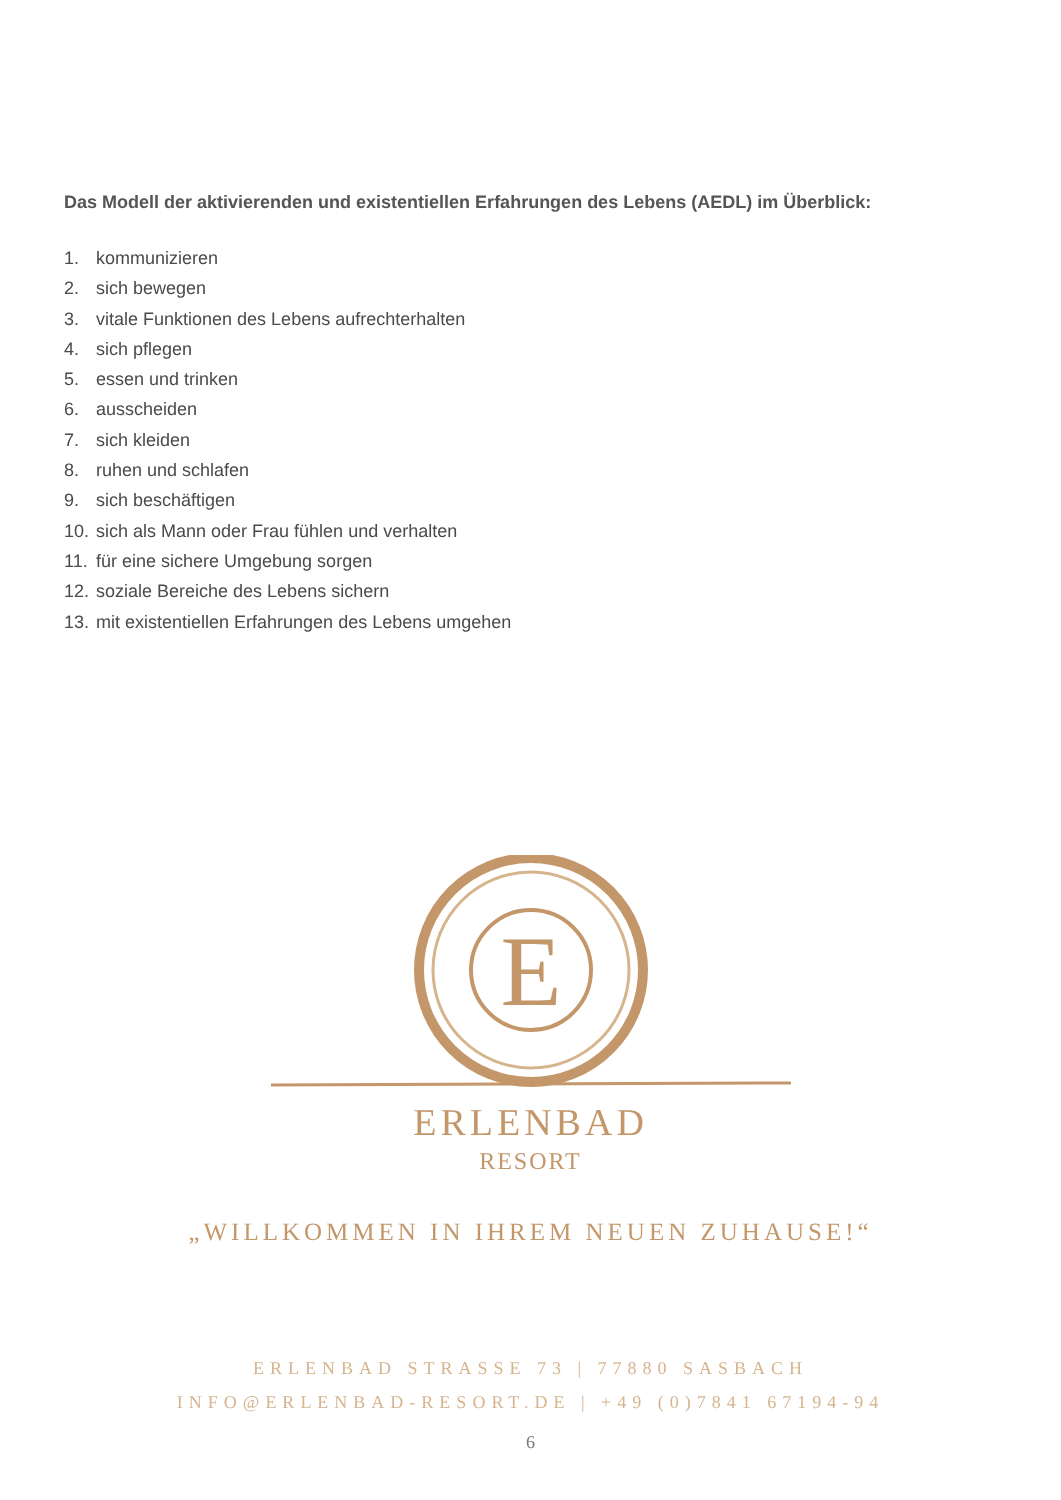Das Modell der aktivierenden und existentiellen Erfahrungen des Lebens (AEDL) im Überblick:
1. kommunizieren
2. sich bewegen
3. vitale Funktionen des Lebens aufrechterhalten
4. sich pflegen
5. essen und trinken
6. ausscheiden
7. sich kleiden
8. ruhen und schlafen
9. sich beschäftigen
10. sich als Mann oder Frau fühlen und verhalten
11. für eine sichere Umgebung sorgen
12. soziale Bereiche des Lebens sichern
13. mit existentiellen Erfahrungen des Lebens umgehen
E
ERLENBAD
RESORT
„WILLKOMMEN IN IHREM NEUEN ZUHAUSE!“
ERLENBAD STRASSE 73 | 77880 SASBACH
INFO@ERLENBAD-RESORT.DE | +49 (0)7841 67194-94
6